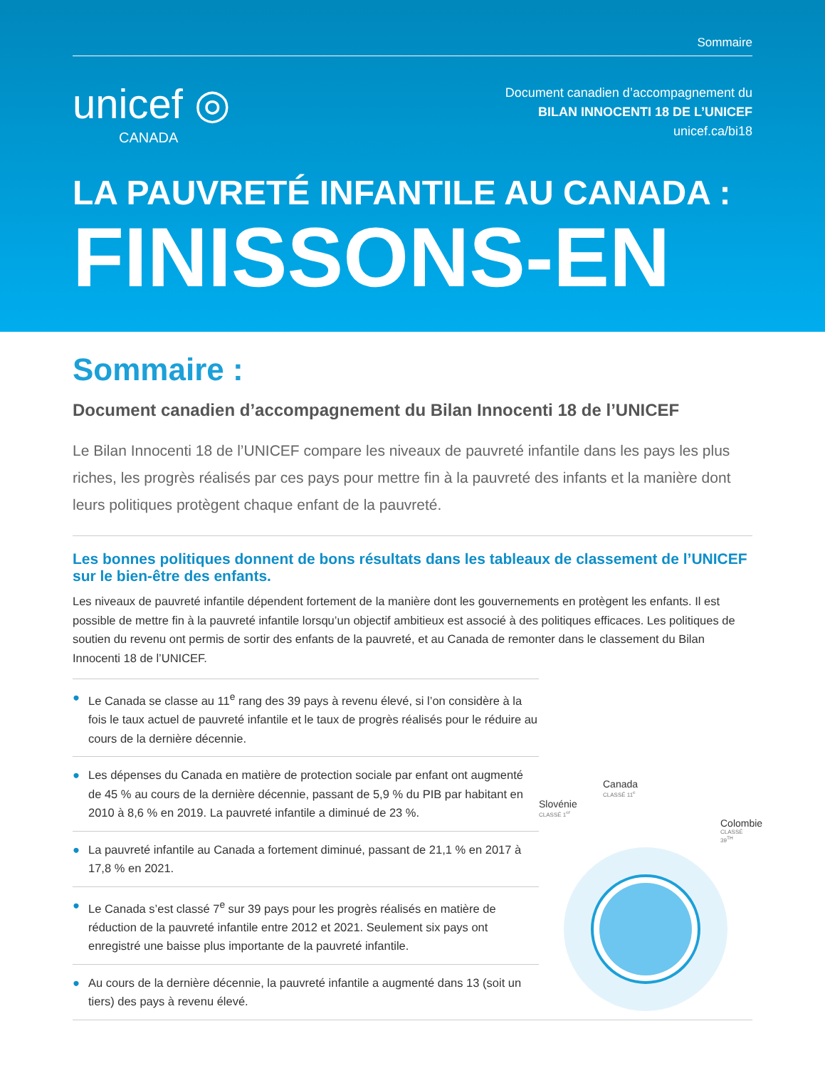Sommaire
unicef ◎
CANADA
Document canadien d’accompagnement du
BILAN INNOCENTI 18 DE L’UNICEF
unicef.ca/bi18
LA PAUVRETÉ INFANTILE AU CANADA :
FINISSONS-EN
Sommaire :
Document canadien d’accompagnement du Bilan Innocenti 18 de l’UNICEF
Le Bilan Innocenti 18 de l’UNICEF compare les niveaux de pauvreté infantile dans les pays les plus riches, les progrès réalisés par ces pays pour mettre fin à la pauvreté des infants et la manière dont leurs politiques protègent chaque enfant de la pauvreté.
Les bonnes politiques donnent de bons résultats dans les tableaux de classement de l’UNICEF sur le bien-être des enfants.
Les niveaux de pauvreté infantile dépendent fortement de la manière dont les gouvernements en protègent les enfants. Il est possible de mettre fin à la pauvreté infantile lorsqu’un objectif ambitieux est associé à des politiques efficaces. Les politiques de soutien du revenu ont permis de sortir des enfants de la pauvreté, et au Canada de remonter dans le classement du Bilan Innocenti 18 de l’UNICEF.
● Le Canada se classe au 11<sup>e</sup> rang des 39 pays à revenu élevé, si l’on considère à la fois le taux actuel de pauvreté infantile et le taux de progrès réalisés pour le réduire au cours de la dernière décennie.
● Les dépenses du Canada en matière de protection sociale par enfant ont augmenté de 45 % au cours de la dernière décennie, passant de 5,9 % du PIB par habitant en 2010 à 8,6 % en 2019. La pauvreté infantile a diminué de 23 %.
● La pauvreté infantile au Canada a fortement diminué, passant de 21,1 % en 2017 à 17,8 % en 2021.
● Le Canada s’est classé 7<sup>e</sup> sur 39 pays pour les progrès réalisés en matière de réduction de la pauvreté infantile entre 2012 et 2021. Seulement six pays ont enregistré une baisse plus importante de la pauvreté infantile.
● Au cours de la dernière décennie, la pauvreté infantile a augmenté dans 13 (soit un tiers) des pays à revenu élevé.
Canada
CLASSÉ 11<sup>e</sup>
Slovénie
CLASSÉ 1<sup>er</sup>
Colombie
CLASSÉ 39<sup>TH</sup>